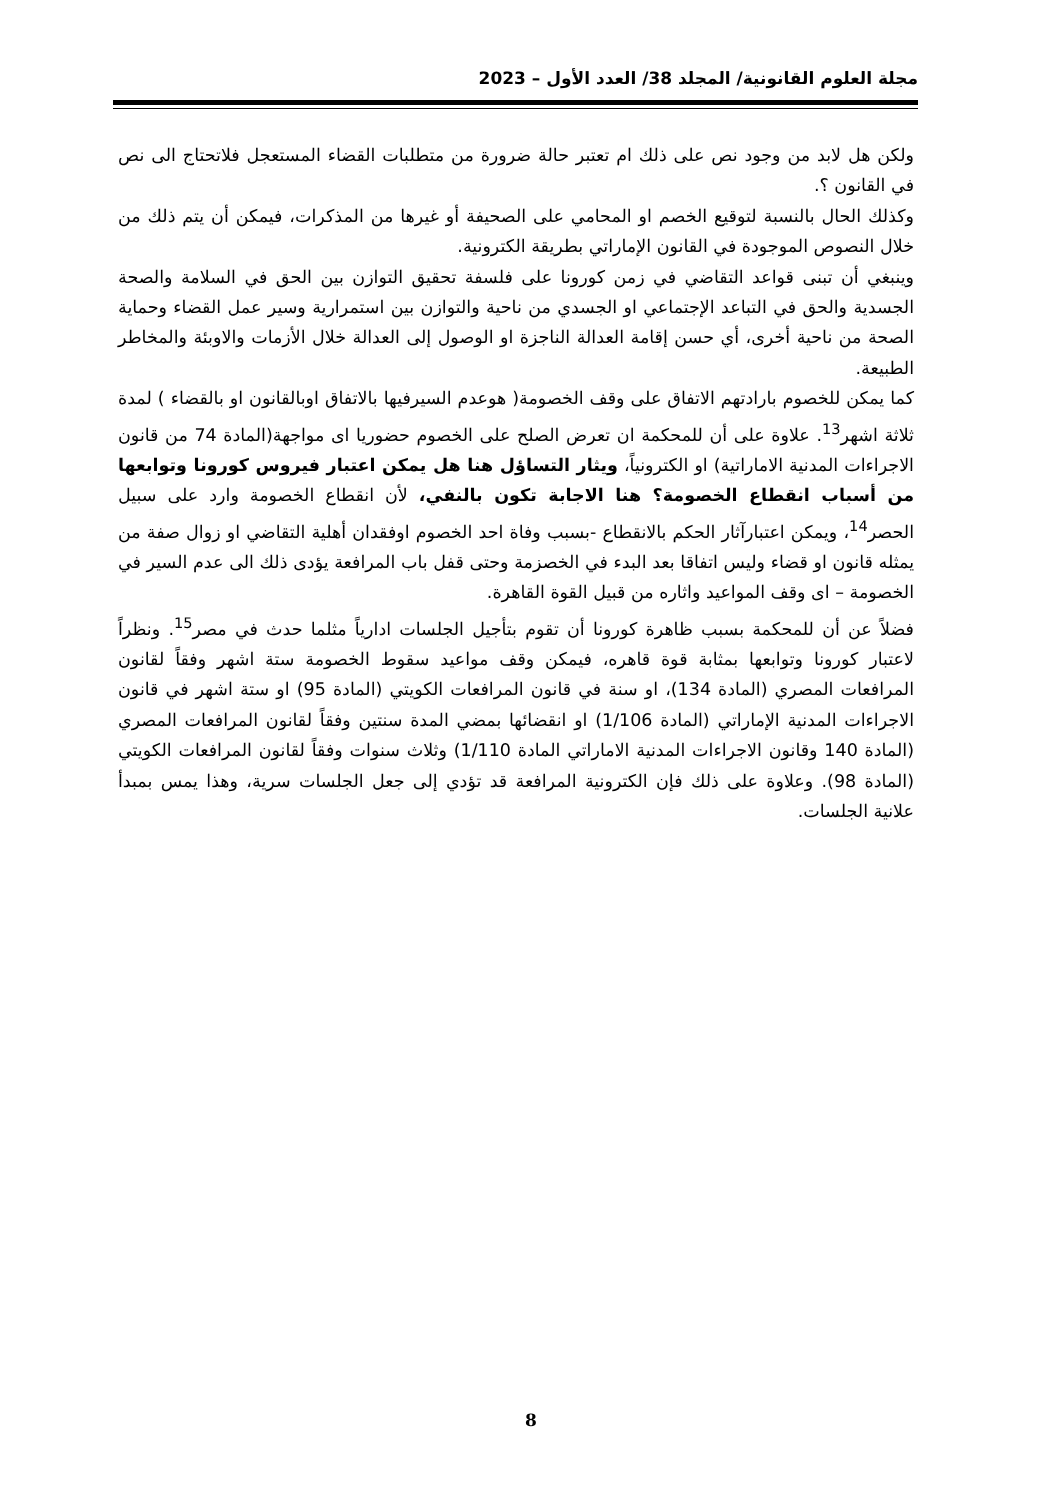مجلة العلوم القانونية/ المجلد 38/ العدد الأول – 2023
ولكن هل لابد من وجود نص على ذلك ام تعتبر حالة ضرورة من متطلبات القضاء المستعجل فلاتحتاج الى نص في القانون ؟.
وكذلك الحال بالنسبة لتوقيع الخصم او المحامي على الصحيفة أو غيرها من المذكرات، فيمكن أن يتم ذلك من خلال النصوص الموجودة في القانون الإماراتي بطريقة الكترونية.
وينبغي أن تبنى قواعد التقاضي في زمن كورونا على فلسفة تحقيق التوازن بين الحق في السلامة والصحة الجسدية والحق في التباعد الإجتماعي او الجسدي من ناحية والتوازن بين استمرارية وسير عمل القضاء وحماية الصحة من ناحية أخرى، أي حسن إقامة العدالة الناجزة او الوصول إلى العدالة خلال الأزمات والاوبئة والمخاطر الطبيعة.
كما يمكن للخصوم بارادتهم الاتفاق على وقف الخصومة( هوعدم السيرفيها بالاتفاق اوبالقانون او بالقضاء ) لمدة ثلاثة اشهر<sup>13</sup>. علاوة على أن للمحكمة ان تعرض الصلح على الخصوم حضوريا اى مواجهة(المادة 74 من قانون الاجراءات المدنية الاماراتية) او الكترونياً، ويثار التساؤل هنا هل يمكن اعتبار فيروس كورونا وتوابعها من أسباب انقطاع الخصومة؟ هنا الاجابة تكون بالنفي، لأن انقطاع الخصومة وارد على سبيل الحصر<sup>14</sup>، ويمكن اعتبارآثار الحكم بالانقطاع -بسبب وفاة احد الخصوم اوفقدان أهلية التقاضي او زوال صفة من يمثله قانون او قضاء وليس اتفاقا بعد البدء في الخصزمة وحتى قفل باب المرافعة يؤدى ذلك الى عدم السير في الخصومة – اى وقف المواعيد واثاره من قبيل القوة القاهرة.
فضلاً عن أن للمحكمة بسبب ظاهرة كورونا أن تقوم بتأجيل الجلسات ادارياً مثلما حدث في مصر<sup>15</sup>. ونظراً لاعتبار كورونا وتوابعها بمثابة قوة قاهره، فيمكن وقف مواعيد سقوط الخصومة ستة اشهر وفقاً لقانون المرافعات المصري (المادة 134)، او سنة في قانون المرافعات الكويتي (المادة 95) او ستة اشهر في قانون الاجراءات المدنية الإماراتي (المادة 1/106) او انقضائها بمضي المدة سنتين وفقاً لقانون المرافعات المصري (المادة 140 وقانون الاجراءات المدنية الاماراتي المادة 1/110) وثلاث سنوات وفقاً لقانون المرافعات الكويتي (المادة 98). وعلاوة على ذلك فإن الكترونية المرافعة قد تؤدي إلى جعل الجلسات سرية، وهذا يمس بمبدأ علانية الجلسات.
8